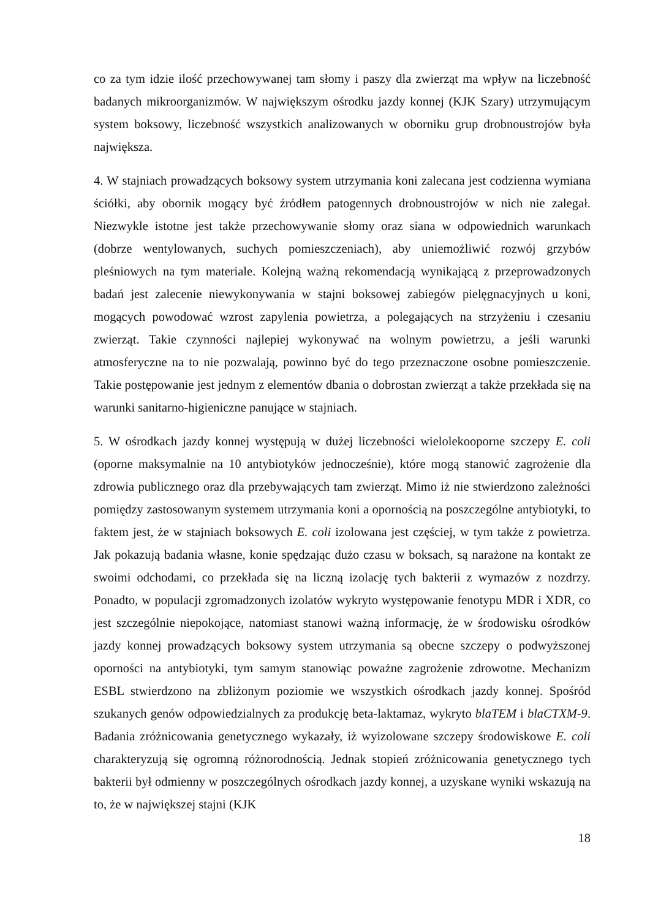co za tym idzie ilość przechowywanej tam słomy i paszy dla zwierząt ma wpływ na liczebność badanych mikroorganizmów. W największym ośrodku jazdy konnej (KJK Szary) utrzymującym system boksowy, liczebność wszystkich analizowanych w oborniku grup drobnoustrojów była największa.
4. W stajniach prowadzących boksowy system utrzymania koni zalecana jest codzienna wymiana ściółki, aby obornik mogący być źródłem patogennych drobnoustrojów w nich nie zalegał. Niezwykle istotne jest także przechowywanie słomy oraz siana w odpowiednich warunkach (dobrze wentylowanych, suchych pomieszczeniach), aby uniemożliwić rozwój grzybów pleśniowych na tym materiale. Kolejną ważną rekomendacją wynikającą z przeprowadzonych badań jest zalecenie niewykonywania w stajni boksowej zabiegów pielęgnacyjnych u koni, mogących powodować wzrost zapylenia powietrza, a polegających na strzyżeniu i czesaniu zwierząt. Takie czynności najlepiej wykonywać na wolnym powietrzu, a jeśli warunki atmosferyczne na to nie pozwalają, powinno być do tego przeznaczone osobne pomieszczenie. Takie postępowanie jest jednym z elementów dbania o dobrostan zwierząt a także przekłada się na warunki sanitarno-higieniczne panujące w stajniach.
5. W ośrodkach jazdy konnej występują w dużej liczebności wielolekooporne szczepy E. coli (oporne maksymalnie na 10 antybiotyków jednocześnie), które mogą stanowić zagrożenie dla zdrowia publicznego oraz dla przebywających tam zwierząt. Mimo iż nie stwierdzono zależności pomiędzy zastosowanym systemem utrzymania koni a opornością na poszczególne antybiotyki, to faktem jest, że w stajniach boksowych E. coli izolowana jest częściej, w tym także z powietrza. Jak pokazują badania własne, konie spędzając dużo czasu w boksach, są narażone na kontakt ze swoimi odchodami, co przekłada się na liczną izolację tych bakterii z wymazów z nozdrzy. Ponadto, w populacji zgromadzonych izolatów wykryto występowanie fenotypu MDR i XDR, co jest szczególnie niepokojące, natomiast stanowi ważną informację, że w środowisku ośrodków jazdy konnej prowadzących boksowy system utrzymania są obecne szczepy o podwyższonej oporności na antybiotyki, tym samym stanowiąc poważne zagrożenie zdrowotne. Mechanizm ESBL stwierdzono na zbliżonym poziomie we wszystkich ośrodkach jazdy konnej. Spośród szukanych genów odpowiedzialnych za produkcję beta-laktamaz, wykryto blaTEM i blaCTXM-9. Badania zróżnicowania genetycznego wykazały, iż wyizolowane szczepy środowiskowe E. coli charakteryzują się ogromną różnorodnością. Jednak stopień zróżnicowania genetycznego tych bakterii był odmienny w poszczególnych ośrodkach jazdy konnej, a uzyskane wyniki wskazują na to, że w największej stajni (KJK
18